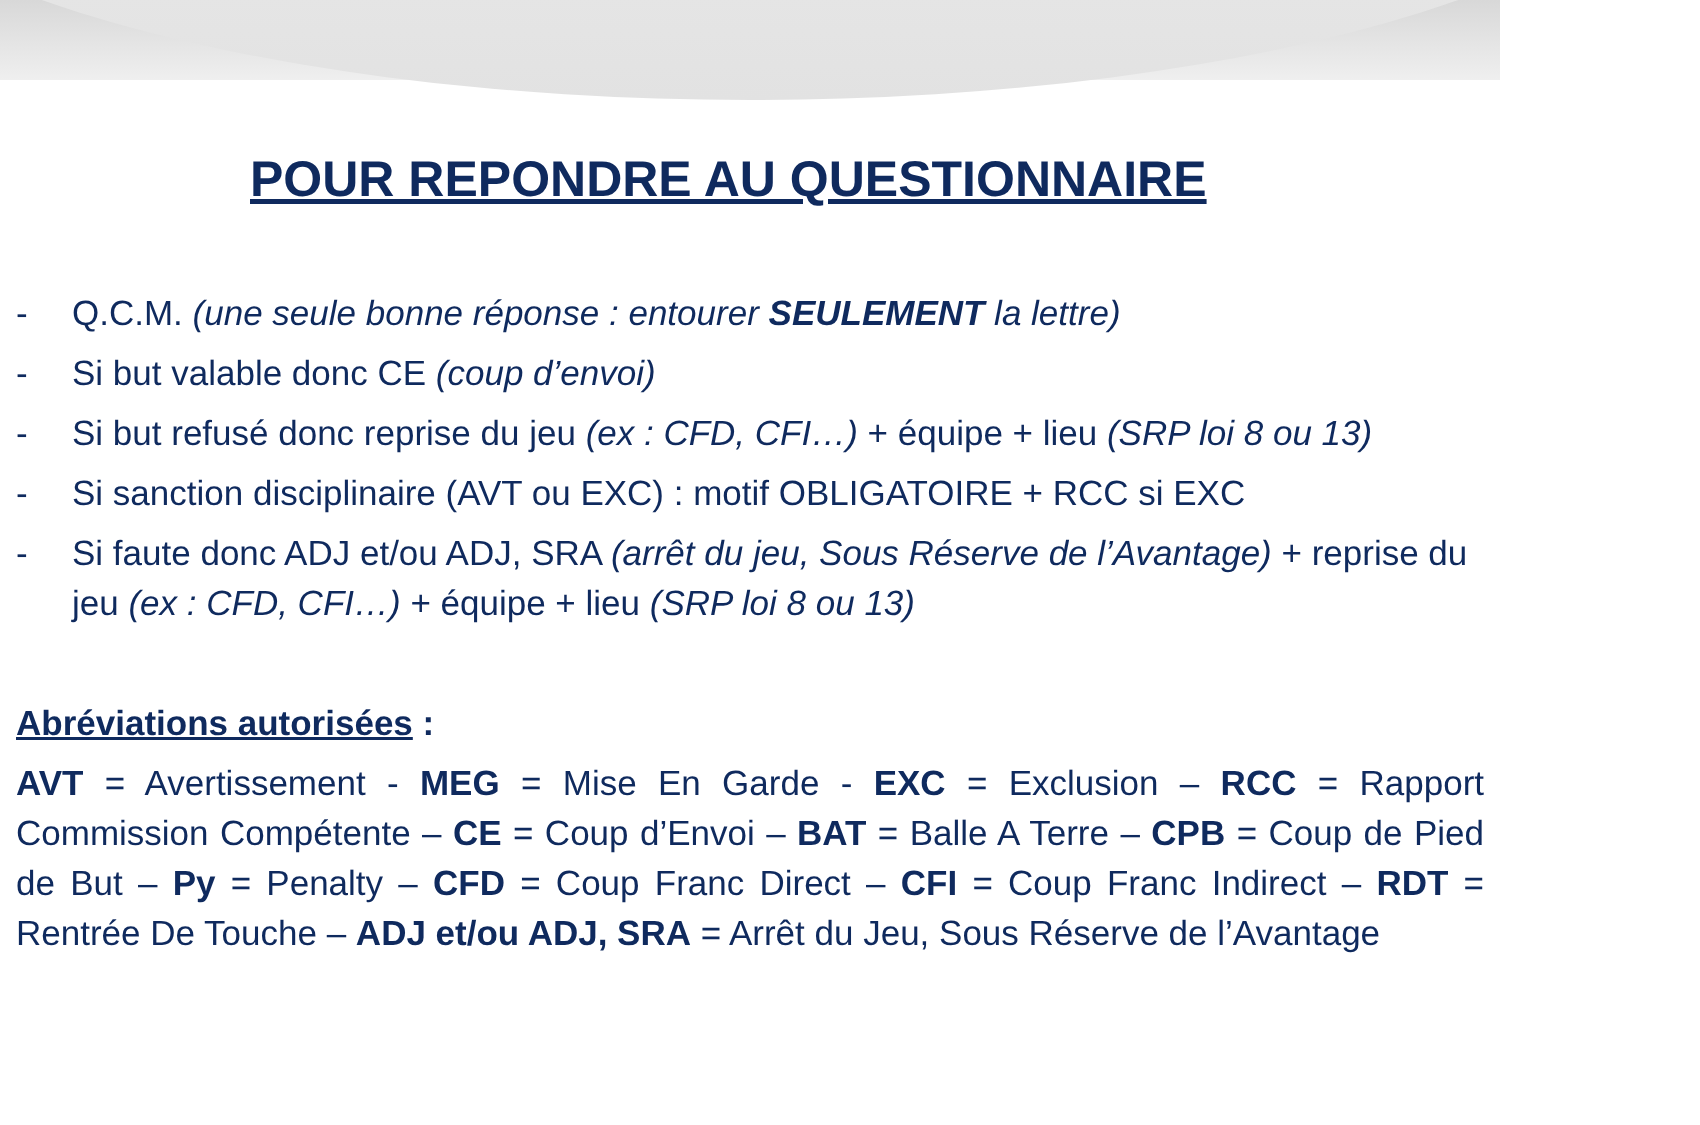POUR REPONDRE AU QUESTIONNAIRE
- Q.C.M. (une seule bonne réponse : entourer SEULEMENT la lettre)
- Si but valable donc CE (coup d’envoi)
- Si but refusé donc reprise du jeu (ex : CFD, CFI…) + équipe + lieu (SRP loi 8 ou 13)
- Si sanction disciplinaire (AVT ou EXC) : motif OBLIGATOIRE + RCC si EXC
- Si faute donc ADJ et/ou ADJ, SRA (arrêt du jeu, Sous Réserve de l’Avantage) + reprise du jeu (ex : CFD, CFI…) + équipe + lieu (SRP loi 8 ou 13)
Abréviations autorisées :
AVT = Avertissement - MEG = Mise En Garde - EXC = Exclusion – RCC = Rapport Commission Compétente – CE = Coup d’Envoi – BAT = Balle A Terre – CPB = Coup de Pied de But – Py = Penalty – CFD = Coup Franc Direct – CFI = Coup Franc Indirect – RDT = Rentrée De Touche – ADJ et/ou ADJ, SRA = Arrêt du Jeu, Sous Réserve de l’Avantage